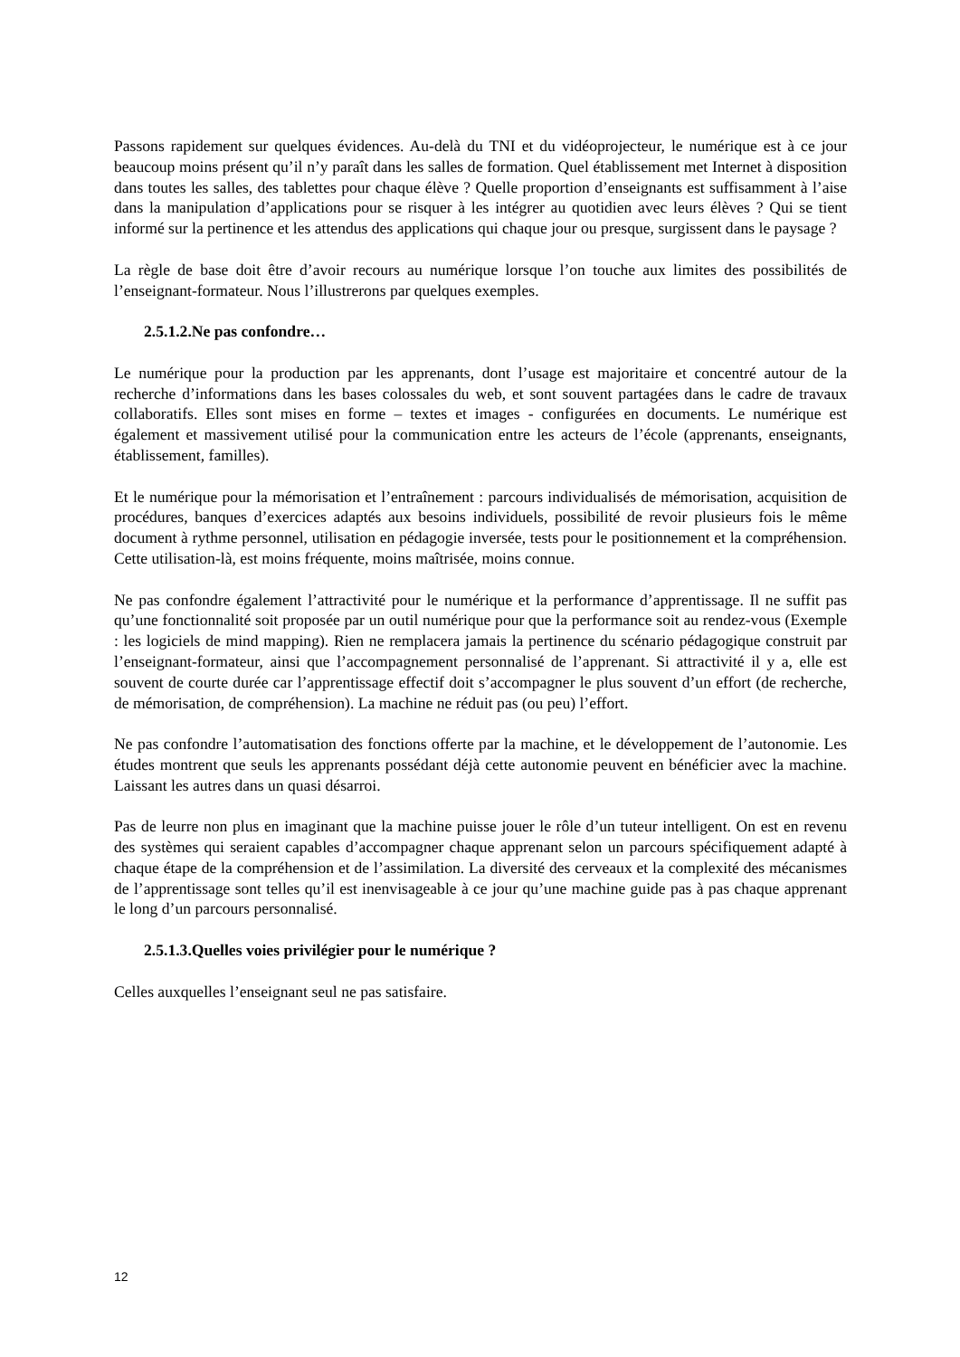Passons rapidement sur quelques évidences. Au-delà du TNI et du vidéoprojecteur, le numérique est à ce jour beaucoup moins présent qu’il n’y paraît dans les salles de formation. Quel établissement met Internet à disposition dans toutes les salles, des tablettes pour chaque élève ? Quelle proportion d’enseignants est suffisamment à l’aise dans la manipulation d’applications pour se risquer à les intégrer au quotidien avec leurs élèves ? Qui se tient informé sur la pertinence et les attendus des applications qui chaque jour ou presque, surgissent dans le paysage ?
La règle de base doit être d’avoir recours au numérique lorsque l’on touche aux limites des possibilités de l’enseignant-formateur. Nous l’illustrerons par quelques exemples.
2.5.1.2.Ne pas confondre…
Le numérique pour la production par les apprenants, dont l’usage est majoritaire et concentré autour de la recherche d’informations dans les bases colossales du web, et sont souvent partagées dans le cadre de travaux collaboratifs. Elles sont mises en forme – textes et images - configurées en documents. Le numérique est également et massivement utilisé pour la communication entre les acteurs de l’école (apprenants, enseignants, établissement, familles).
Et le numérique pour la mémorisation et l’entraînement : parcours individualisés de mémorisation, acquisition de procédures, banques d’exercices adaptés aux besoins individuels, possibilité de revoir plusieurs fois le même document à rythme personnel, utilisation en pédagogie inversée, tests pour le positionnement et la compréhension. Cette utilisation-là, est moins fréquente, moins maîtrisée, moins connue.
Ne pas confondre également l’attractivité pour le numérique et la performance d’apprentissage. Il ne suffit pas qu’une fonctionnalité soit proposée par un outil numérique pour que la performance soit au rendez-vous (Exemple : les logiciels de mind mapping). Rien ne remplacera jamais la pertinence du scénario pédagogique construit par l’enseignant-formateur, ainsi que l’accompagnement personnalisé de l’apprenant. Si attractivité il y a, elle est souvent de courte durée car l’apprentissage effectif doit s’accompagner le plus souvent d’un effort (de recherche, de mémorisation, de compréhension). La machine ne réduit pas (ou peu) l’effort.
Ne pas confondre l’automatisation des fonctions offerte par la machine, et le développement de l’autonomie. Les études montrent que seuls les apprenants possédant déjà cette autonomie peuvent en bénéficier avec la machine. Laissant les autres dans un quasi désarroi.
Pas de leurre non plus en imaginant que la machine puisse jouer le rôle d’un tuteur intelligent. On est en revenu des systèmes qui seraient capables d’accompagner chaque apprenant selon un parcours spécifiquement adapté à chaque étape de la compréhension et de l’assimilation. La diversité des cerveaux et la complexité des mécanismes de l’apprentissage sont telles qu’il est inenvisageable à ce jour qu’une machine guide pas à pas chaque apprenant le long d’un parcours personnalisé.
2.5.1.3.Quelles voies privilégier pour le numérique ?
Celles auxquelles l’enseignant seul ne pas satisfaire.
12